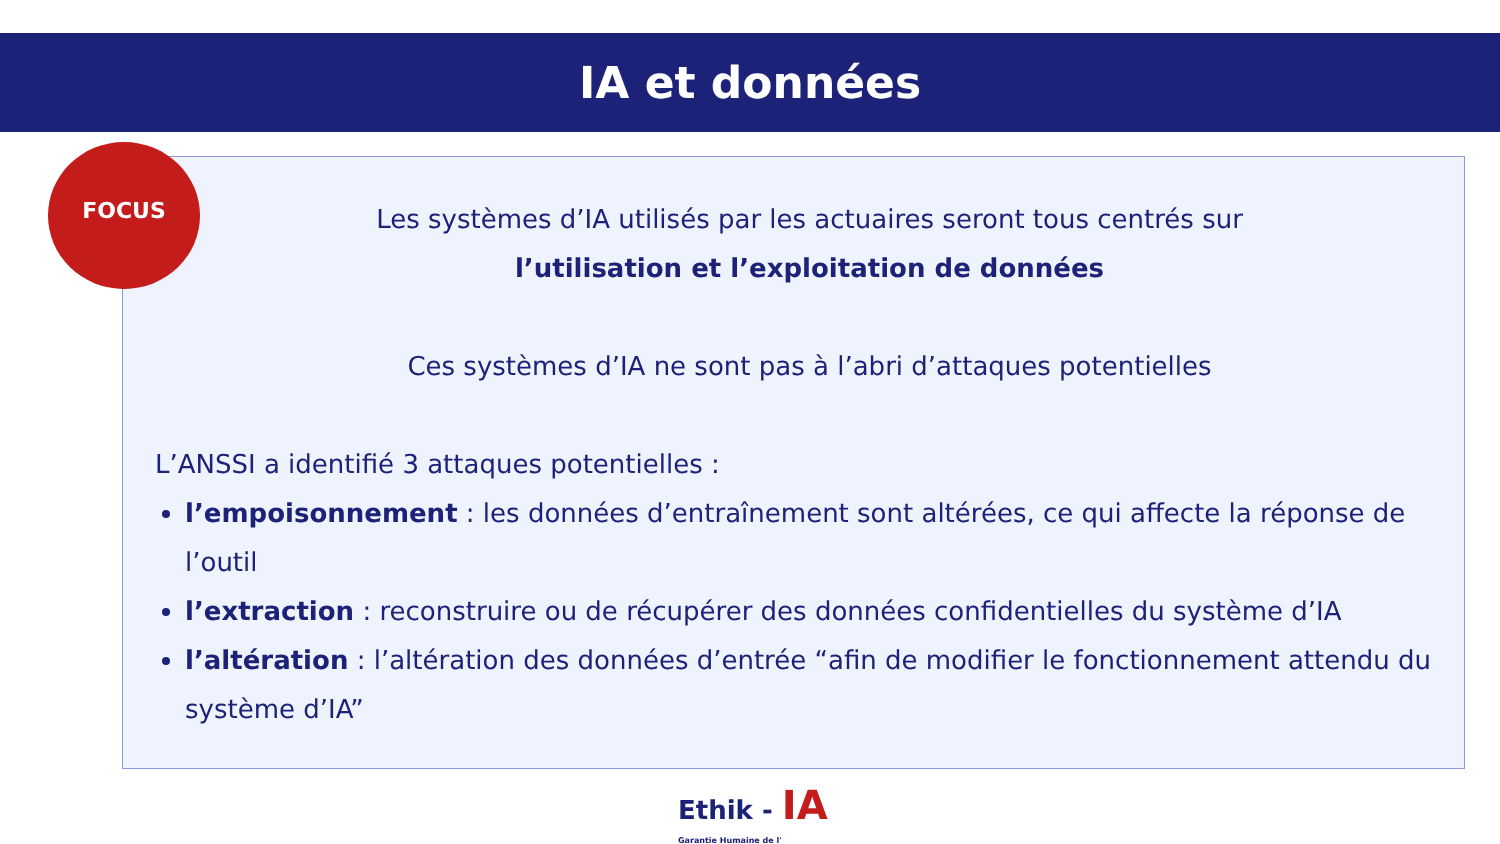IA et données
Les systèmes d’IA utilisés par les actuaires seront tous centrés sur
l’utilisation et l’exploitation de données
Ces systèmes d’IA ne sont pas à l’abri d’attaques potentielles
L’ANSSI a identifié 3 attaques potentielles :
l’empoisonnement : les données d’entraînement sont altérées, ce qui affecte la réponse de l’outil
l’extraction : reconstruire ou de récupérer des données confidentielles du système d’IA
l’altération : l’altération des données d’entrée “afin de modifier le fonctionnement attendu du système d’IA”
FOCUS
Ethik - IA
Garantie Humaine de l'